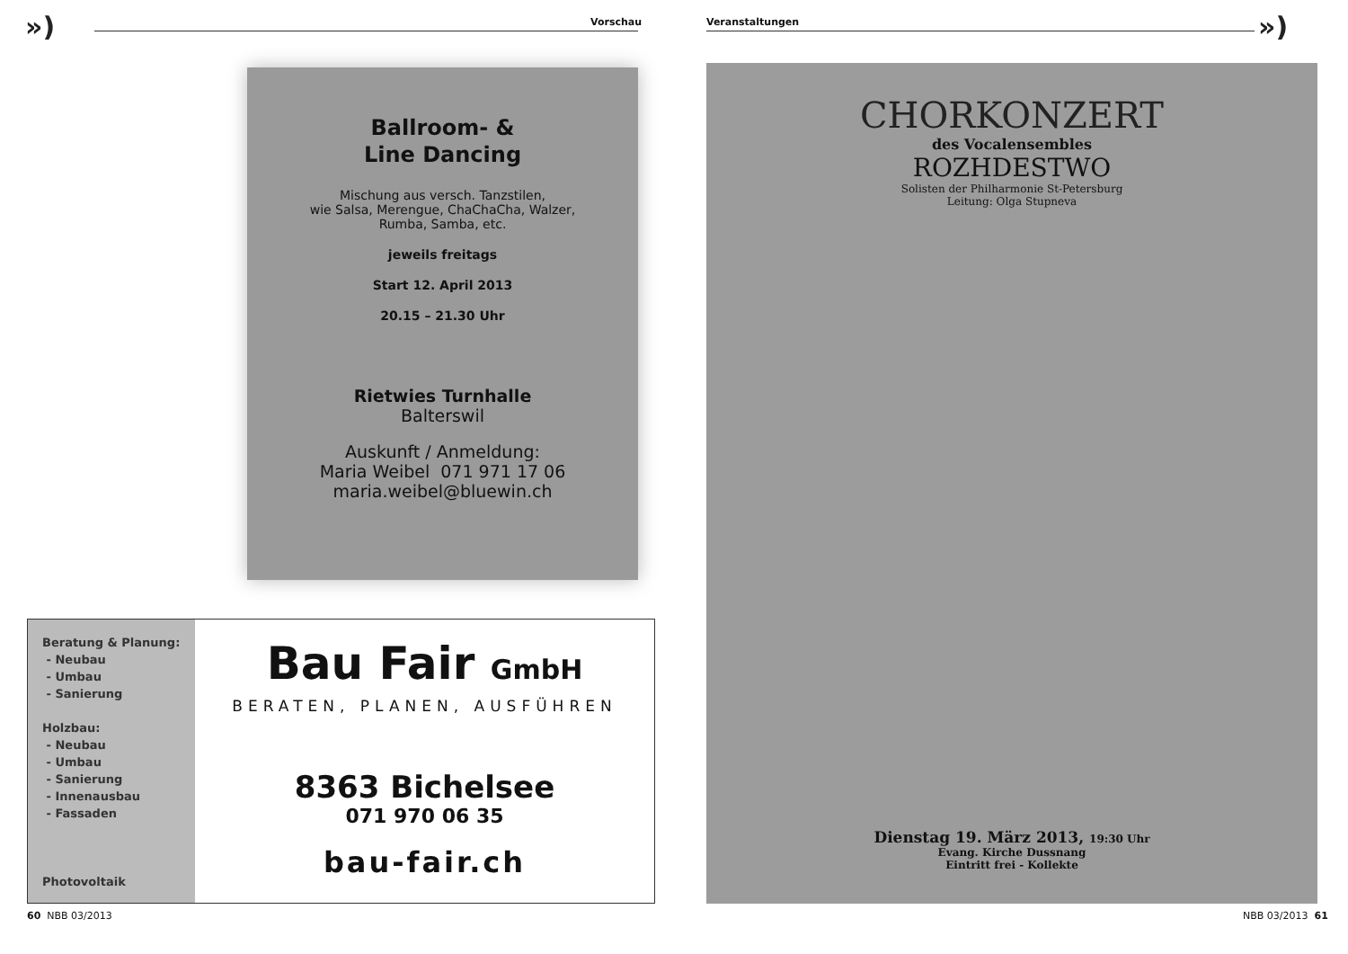») Vorschau
Ballroom- &
Line Dancing
Mischung aus versch. Tanzstilen,
wie Salsa, Merengue, ChaChaCha, Walzer,
Rumba, Samba, etc.
jeweils freitags
Start 12. April 2013
20.15 – 21.30 Uhr
Rietwies Turnhalle
Balterswil
Auskunft / Anmeldung:
Maria Weibel 071 971 17 06
maria.weibel@bluewin.ch
Beratung & Planung:
- Neubau
- Umbau
- Sanierung
Holzbau:
- Neubau
- Umbau
- Sanierung
- Innenausbau
- Fassaden
Photovoltaik
Bau Fair GmbH
BERATEN, PLANEN, AUSFÜHREN
8363 Bichelsee
071 970 06 35
bau-fair.ch
60 NBB 03/2013
Veranstaltungen »)
CHORKONZERT
des Vocalensembles
ROZHDESTWO
Solisten der Philharmonie St-Petersburg
Leitung: Olga Stupneva
Dienstag 19. März 2013, 19:30 Uhr
Evang. Kirche Dussnang
Eintritt frei - Kollekte
NBB 03/2013 61